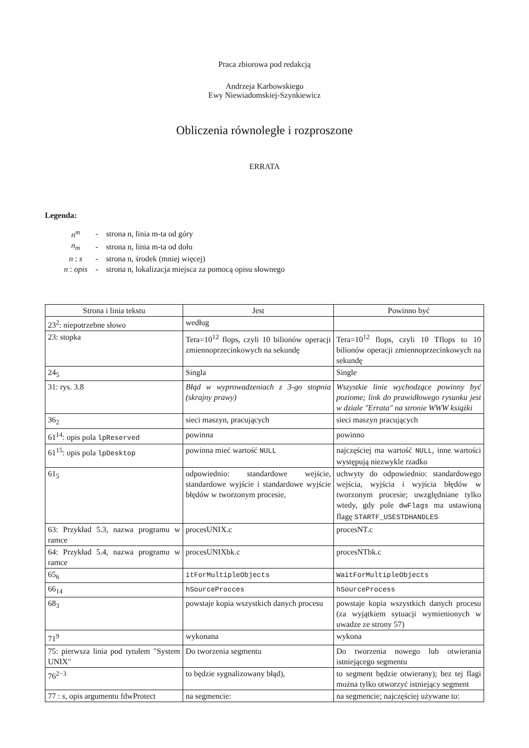Praca zbiorowa pod redakcją
Andrzeja Karbowskiego
Ewy Niewiadomskiej-Szynkiewicz
Obliczenia równoległe i rozproszone
ERRATA
Legenda:
| n<sup>m</sup> | - | strona n, linia m-ta od góry |
| n<sub>m</sub> | - | strona n, linia m-ta od dołu |
| n : s | - | strona n, środek (mniej więcej) |
| n : opis | - | strona n, lokalizacja miejsca za pomocą opisu słownego |
| Strona i linia tekstu | Jest | Powinno być |
| --- | --- | --- |
| 23<sup>2</sup>: niepotrzebne słowo | według | |
| 23: stopka | Tera=10<sup>12</sup> flops, czyli 10 bilionów operacji zmiennoprzecinkowych na sekundę | Tera=10<sup>12</sup> flops, czyli 10 Tflops to 10 bilionów operacji zmiennoprzecinkowych na sekundę |
| 24<sub>5</sub> | Singla | Single |
| 31: rys. 3.8 | Błąd w wyprowadzeniach z 3-go stopnia (skrajny prawy) | Wszystkie linie wychodzące powinny być poziome; link do prawidłowego rysunku jest w dziale "Errata" na stronie WWW książki |
| 36<sub>2</sub> | sieci maszyn, pracujących | sieci maszyn pracujących |
| 61<sup>14</sup>: opis pola lpReserved | powinna | powinno |
| 61<sup>15</sup>: opis pola lpDesktop | powinna mieć wartość NULL | najczęściej ma wartość NULL , inne wartości występują niezwykle rzadko |
| 61<sub>5</sub> | odpowiednio: standardowe wejście, standardowe wyjście i standardowe wyjście błędów w tworzonym procesie, | uchwyty do odpowiednio: standardowego wejścia, wyjścia i wyjścia błędów w tworzonym procesie; uwzględniane tylko wtedy, gdy pole dwFlags ma ustawioną flagę STARTF_USESTDHANDLES |
| 63: Przykład 5.3, nazwa programu w ramce | procesUNIX.c | procesNT.c |
| 64: Przykład 5.4, nazwa programu w ramce | procesUNIXbk.c | procesNTbk.c |
| 65<sub>6</sub> | itForMultipleObjects | WaitForMultipleObjects |
| 66<sub>14</sub> | hSourceProcces | hSourceProcess |
| 68<sub>3</sub> | powstaje kopia wszystkich danych procesu | powstaje kopia wszystkich danych procesu (za wyjątkiem sytuacji wymienionych w uwadze ze strony 57) |
| 71<sup>9</sup> | wykonana | wykona |
| 75: pierwsza linia pod tytułem "System UNIX" | Do tworzenia segmentu | Do tworzenia nowego lub otwierania istniejącego segmentu |
| 76<sup>2−3</sup> | to będzie sygnalizowany błąd), | to segment będzie otwierany); bez tej flagi można tylko otworzyć istniejący segment |
| 77 : s , opis argumentu fdwProtect | na segmencie: | na segmencie; najczęściej używane to: |